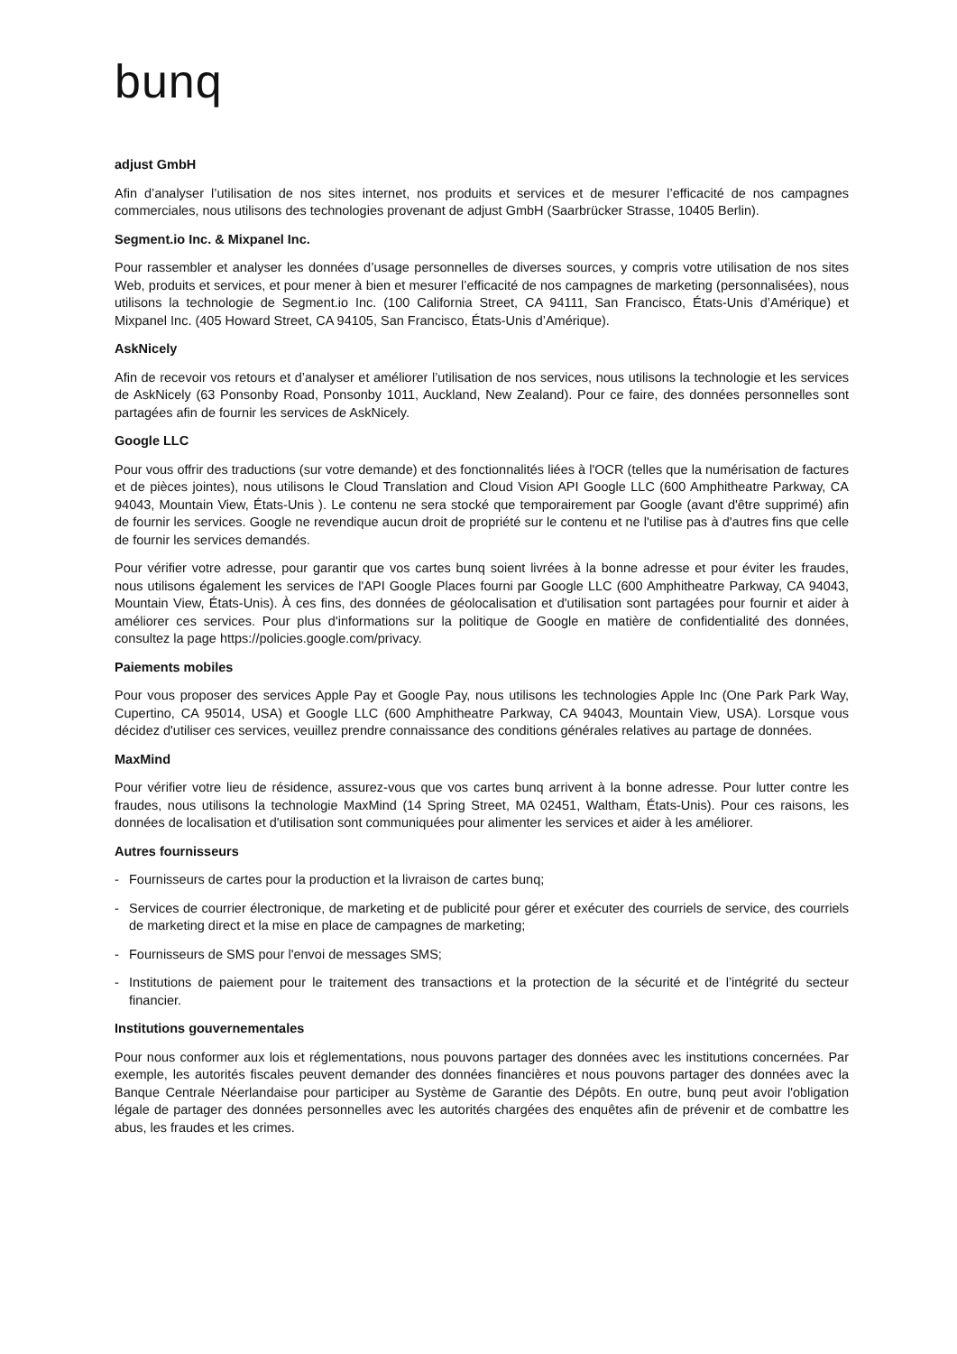bunq
adjust GmbH
Afin d’analyser l’utilisation de nos sites internet, nos produits et services et de mesurer l’efficacité de nos campagnes commerciales, nous utilisons des technologies provenant de adjust GmbH (Saarbrücker Strasse, 10405 Berlin).
Segment.io Inc. & Mixpanel Inc.
Pour rassembler et analyser les données d’usage personnelles de diverses sources, y compris votre utilisation de nos sites Web, produits et services, et pour mener à bien et mesurer l’efficacité de nos campagnes de marketing (personnalisées), nous utilisons la technologie de Segment.io Inc. (100 California Street, CA 94111, San Francisco, États-Unis d’Amérique) et Mixpanel Inc. (405 Howard Street, CA 94105, San Francisco, États-Unis d’Amérique).
AskNicely
Afin de recevoir vos retours et d’analyser et améliorer l’utilisation de nos services, nous utilisons la technologie et les services de AskNicely (63 Ponsonby Road, Ponsonby 1011, Auckland, New Zealand). Pour ce faire, des données personnelles sont partagées afin de fournir les services de AskNicely.
Google LLC
Pour vous offrir des traductions (sur votre demande) et des fonctionnalités liées à l'OCR (telles que la numérisation de factures et de pièces jointes), nous utilisons le Cloud Translation and Cloud Vision API Google LLC (600 Amphitheatre Parkway, CA 94043, Mountain View, États-Unis ). Le contenu ne sera stocké que temporairement par Google (avant d'être supprimé) afin de fournir les services. Google ne revendique aucun droit de propriété sur le contenu et ne l'utilise pas à d'autres fins que celle de fournir les services demandés.
Pour vérifier votre adresse, pour garantir que vos cartes bunq soient livrées à la bonne adresse et pour éviter les fraudes, nous utilisons également les services de l'API Google Places fourni par Google LLC (600 Amphitheatre Parkway, CA 94043, Mountain View, États-Unis). À ces fins, des données de géolocalisation et d'utilisation sont partagées pour fournir et aider à améliorer ces services. Pour plus d'informations sur la politique de Google en matière de confidentialité des données, consultez la page https://policies.google.com/privacy.
Paiements mobiles
Pour vous proposer des services Apple Pay et Google Pay, nous utilisons les technologies Apple Inc (One Park Park Way, Cupertino, CA 95014, USA) et Google LLC (600 Amphitheatre Parkway, CA 94043, Mountain View, USA). Lorsque vous décidez d'utiliser ces services, veuillez prendre connaissance des conditions générales relatives au partage de données.
MaxMind
Pour vérifier votre lieu de résidence, assurez-vous que vos cartes bunq arrivent à la bonne adresse. Pour lutter contre les fraudes, nous utilisons la technologie MaxMind (14 Spring Street, MA 02451, Waltham, États-Unis). Pour ces raisons, les données de localisation et d'utilisation sont communiquées pour alimenter les services et aider à les améliorer.
Autres fournisseurs
- Fournisseurs de cartes pour la production et la livraison de cartes bunq;
- Services de courrier électronique, de marketing et de publicité pour gérer et exécuter des courriels de service, des courriels de marketing direct et la mise en place de campagnes de marketing;
- Fournisseurs de SMS pour l'envoi de messages SMS;
- Institutions de paiement pour le traitement des transactions et la protection de la sécurité et de l’intégrité du secteur financier.
Institutions gouvernementales
Pour nous conformer aux lois et réglementations, nous pouvons partager des données avec les institutions concernées. Par exemple, les autorités fiscales peuvent demander des données financières et nous pouvons partager des données avec la Banque Centrale Néerlandaise pour participer au Système de Garantie des Dépôts. En outre, bunq peut avoir l'obligation légale de partager des données personnelles avec les autorités chargées des enquêtes afin de prévenir et de combattre les abus, les fraudes et les crimes.